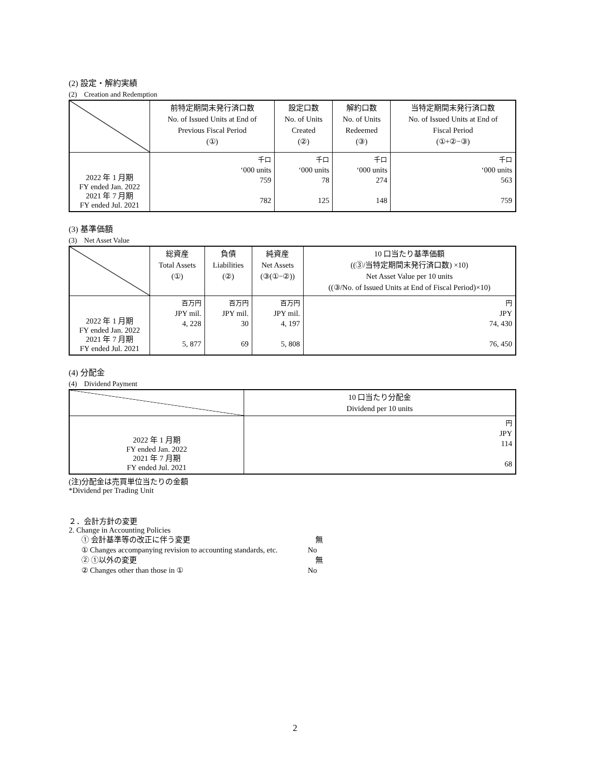(2) 設定・解約実績
(2)　Creation and Redemption
| | 前特定期間末発行済口数 No. of Issued Units at End of Previous Fiscal Period (①) | 設定口数 No. of Units Created (②) | 解約口数 No. of Units Redeemed (③) | 当特定期間末発行済口数 No. of Issued Units at End of Fiscal Period (①+②−③) |
| --- | --- | --- | --- | --- |
| 2022 年 1 月期 FY ended Jan. 2022 2021 年 7 月期 FY ended Jul. 2021 | 千口 ‘000 units 759 782 | 千口 ‘000 units 78 125 | 千口 ‘000 units 274 148 | 千口 ‘000 units 563 759 |
(3) 基準価額
(3)　Net Asset Value
| | 総資産 Total Assets (①) | 負債 Liabilities (②) | 純資産 Net Assets (③(①−②)) | 10 口当たり基準価額 ((③/当特定期間末発行済口数) ×10) Net Asset Value per 10 units ((③/No. of Issued Units at End of Fiscal Period)×10) |
| --- | --- | --- | --- | --- |
| 2022 年 1 月期 FY ended Jan. 2022 2021 年 7 月期 FY ended Jul. 2021 | 百万円 JPY mil. 4, 228 5, 877 | 百万円 JPY mil. 30 69 | 百万円 JPY mil. 4, 197 5, 808 | 円 JPY 74, 430 76, 450 |
(4) 分配金
(4)　Dividend Payment
| | 10 口当たり分配金 Dividend per 10 units |
| --- | --- |
| 2022 年 1 月期 FY ended Jan. 2022 2021 年 7 月期 FY ended Jul. 2021 | 円 JPY 114 68 |
(注)分配金は売買単位当たりの金額
*Dividend per Trading Unit
２．会計方針の変更
2. Change in Accounting Policies
① 会計基準等の改正に伴う変更　無
① Changes accompanying revision to accounting standards, etc. No
② ①以外の変更 無
② Changes other than those in ① No
2